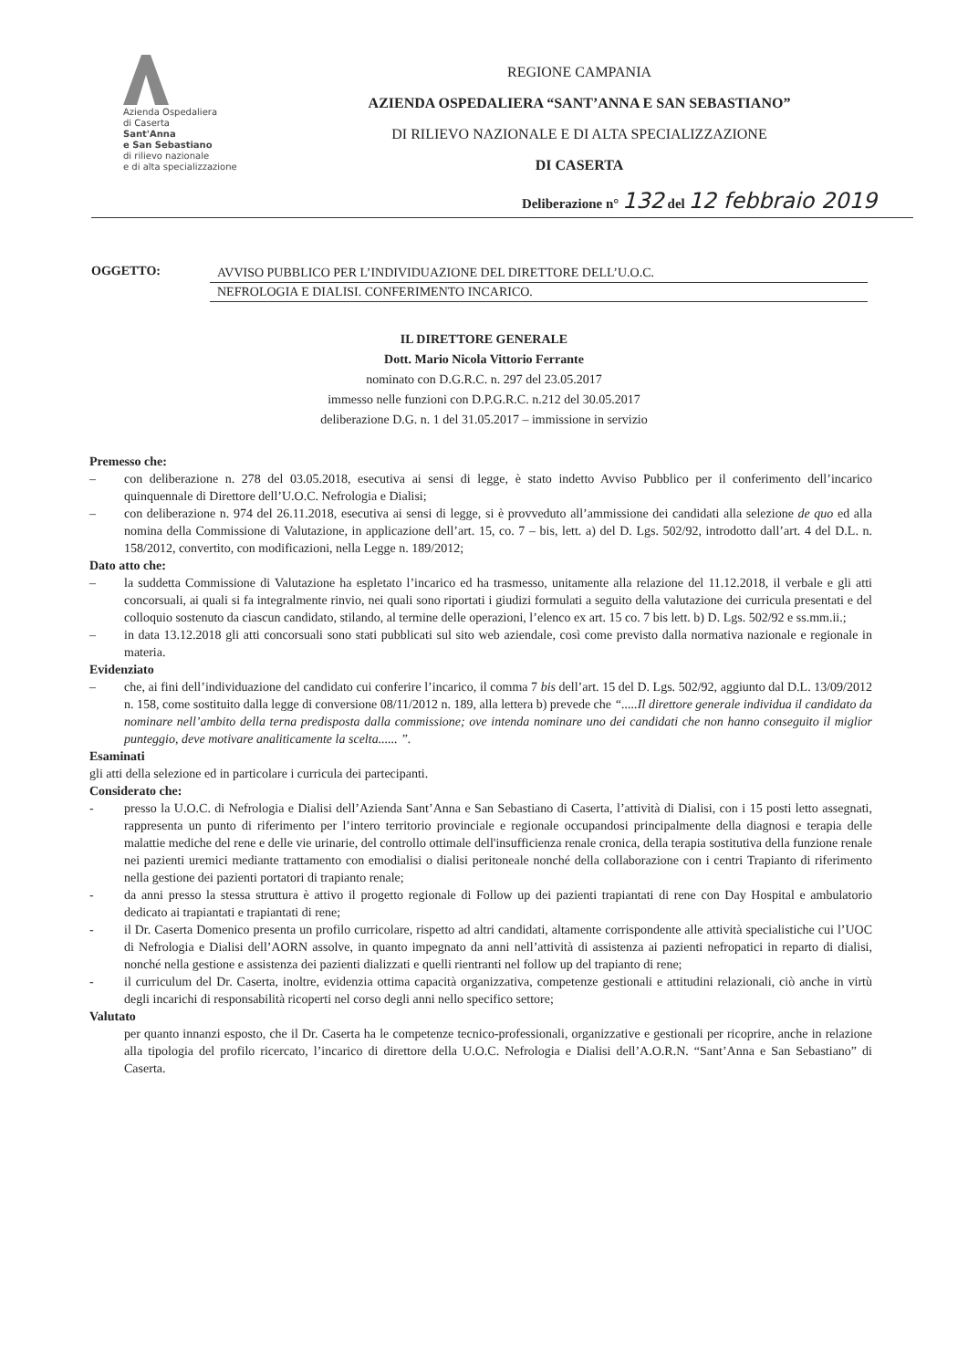Azienda Ospedaliera
di Caserta
Sant'Anna
e San Sebastiano
di rilievo nazionale
e di alta specializzazione
REGIONE CAMPANIA
AZIENDA OSPEDALIERA “SANT’ANNA E SAN SEBASTIANO”
DI RILIEVO NAZIONALE E DI ALTA SPECIALIZZAZIONE
DI CASERTA
Deliberazione n° 132 del 12 febbraio 2019
OGGETTO: AVVISO PUBBLICO PER L’INDIVIDUAZIONE DEL DIRETTORE DELL’U.O.C.
NEFROLOGIA E DIALISI. CONFERIMENTO INCARICO.
IL DIRETTORE GENERALE
Dott. Mario Nicola Vittorio Ferrante
nominato con D.G.R.C. n. 297 del 23.05.2017
immesso nelle funzioni con D.P.G.R.C. n.212 del 30.05.2017
deliberazione D.G. n. 1 del 31.05.2017 – immissione in servizio
Premesso che:
– con deliberazione n. 278 del 03.05.2018, esecutiva ai sensi di legge, è stato indetto Avviso Pubblico per il conferimento dell’incarico quinquennale di Direttore dell’U.O.C. Nefrologia e Dialisi;
– con deliberazione n. 974 del 26.11.2018, esecutiva ai sensi di legge, si è provveduto all’ammissione dei candidati alla selezione de quo ed alla nomina della Commissione di Valutazione, in applicazione dell’art. 15, co. 7 – bis, lett. a) del D. Lgs. 502/92, introdotto dall’art. 4 del D.L. n. 158/2012, convertito, con modificazioni, nella Legge n. 189/2012;
Dato atto che:
– la suddetta Commissione di Valutazione ha espletato l’incarico ed ha trasmesso, unitamente alla relazione del 11.12.2018, il verbale e gli atti concorsuali, ai quali si fa integralmente rinvio, nei quali sono riportati i giudizi formulati a seguito della valutazione dei curricula presentati e del colloquio sostenuto da ciascun candidato, stilando, al termine delle operazioni, l’elenco ex art. 15 co. 7 bis lett. b) D. Lgs. 502/92 e ss.mm.ii.;
– in data 13.12.2018 gli atti concorsuali sono stati pubblicati sul sito web aziendale, così come previsto dalla normativa nazionale e regionale in materia.
Evidenziato
– che, ai fini dell’individuazione del candidato cui conferire l’incarico, il comma 7 bis dell’art. 15 del D. Lgs. 502/92, aggiunto dal D.L. 13/09/2012 n. 158, come sostituito dalla legge di conversione 08/11/2012 n. 189, alla lettera b) prevede che “.....Il direttore generale individua il candidato da nominare nell’ambito della terna predisposta dalla commissione; ove intenda nominare uno dei candidati che non hanno conseguito il miglior punteggio, deve motivare analiticamente la scelta...... ”.
Esaminati
gli atti della selezione ed in particolare i curricula dei partecipanti.
Considerato che:
- presso la U.O.C. di Nefrologia e Dialisi dell’Azienda Sant’Anna e San Sebastiano di Caserta, l’attività di Dialisi, con i 15 posti letto assegnati, rappresenta un punto di riferimento per l’intero territorio provinciale e regionale occupandosi principalmente della diagnosi e terapia delle malattie mediche del rene e delle vie urinarie, del controllo ottimale dell'insufficienza renale cronica, della terapia sostitutiva della funzione renale nei pazienti uremici mediante trattamento con emodialisi o dialisi peritoneale nonché della collaborazione con i centri Trapianto di riferimento nella gestione dei pazienti portatori di trapianto renale;
- da anni presso la stessa struttura è attivo il progetto regionale di Follow up dei pazienti trapiantati di rene con Day Hospital e ambulatorio dedicato ai trapiantati e trapiantati di rene;
- il Dr. Caserta Domenico presenta un profilo curricolare, rispetto ad altri candidati, altamente corrispondente alle attività specialistiche cui l’UOC di Nefrologia e Dialisi dell’AORN assolve, in quanto impegnato da anni nell’attività di assistenza ai pazienti nefropatici in reparto di dialisi, nonché nella gestione e assistenza dei pazienti dializzati e quelli rientranti nel follow up del trapianto di rene;
- il curriculum del Dr. Caserta, inoltre, evidenzia ottima capacità organizzativa, competenze gestionali e attitudini relazionali, ciò anche in virtù degli incarichi di responsabilità ricoperti nel corso degli anni nello specifico settore;
Valutato
per quanto innanzi esposto, che il Dr. Caserta ha le competenze tecnico-professionali, organizzative e gestionali per ricoprire, anche in relazione alla tipologia del profilo ricercato, l’incarico di direttore della U.O.C. Nefrologia e Dialisi dell’A.O.R.N. “Sant’Anna e San Sebastiano” di Caserta.